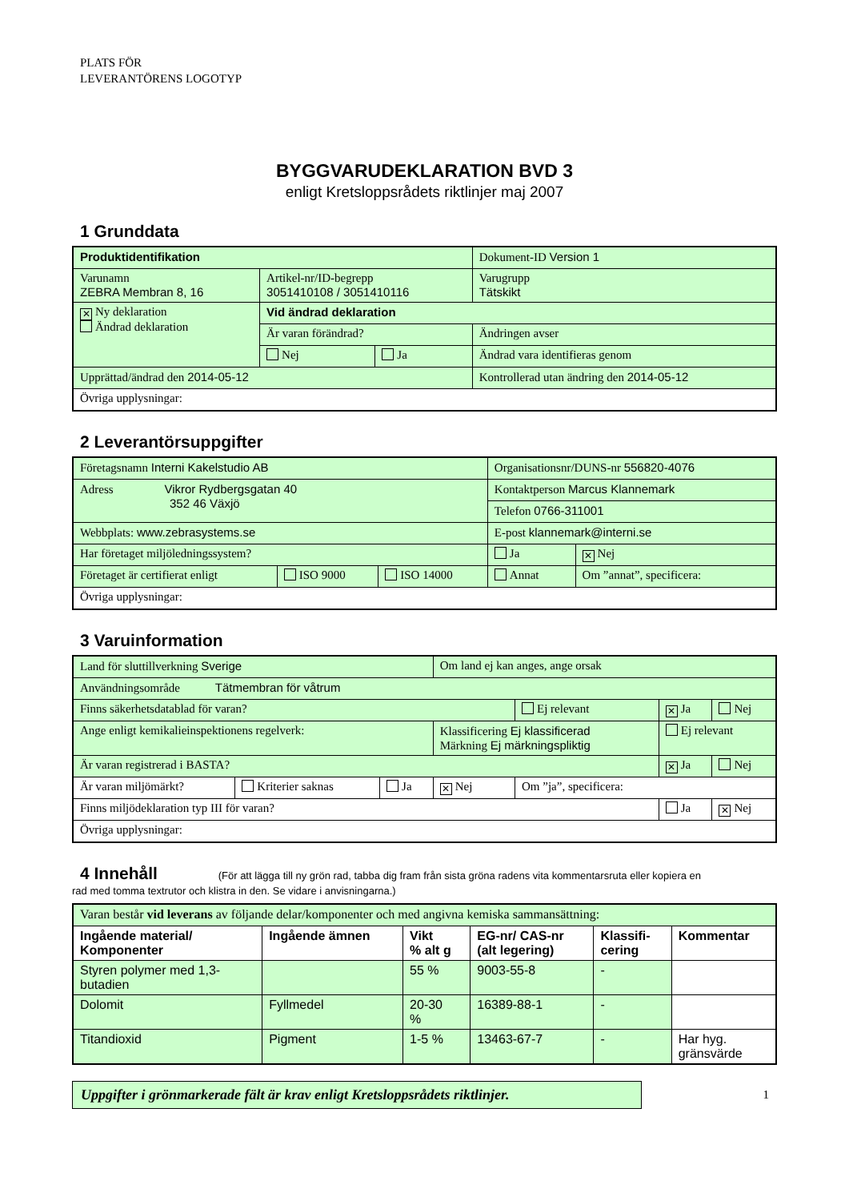PLATS FÖR
LEVERANTÖRENS LOGOTYP
BYGGVARUDEKLARATION BVD 3
enligt Kretsloppsrådets riktlinjer maj 2007
1 Grunddata
| Produktidentifikation | | | Dokument-ID Version 1 |
| Varunamn ZEBRA Membran 8, 16 | Artikel-nr/ID-begrepp 3051410108 / 3051410116 | | Varugrupp Tätskikt |
| ✕ Ny deklaration Ändrad deklaration | Vid ändrad deklaration | | |
| | Är varan förändrad? | | Ändringen avser |
| | Nej | Ja | Ändrad vara identifieras genom |
| Upprättad/ändrad den 2014-05-12 | | | Kontrollerad utan ändring den 2014-05-12 |
| Övriga upplysningar: | | | |
2 Leverantörsuppgifter
| Företagsnamn Interni Kakelstudio AB | | | Organisationsnr/DUNS-nr 556820-4076 | |
| Adress Vikror Rydbergsgatan 40 352 46 Växjö | | | Kontaktperson Marcus Klannemark | |
| | | | Telefon 0766-311001 | |
| Webbplats: www.zebrasystems.se | | | E-post klannemark@interni.se | |
| Har företaget miljöledningssystem? | | | Ja | ✕ Nej |
| Företaget är certifierat enligt | ISO 9000 | ISO 14000 | Annat | Om ”annat”, specificera: |
| Övriga upplysningar: | | | | |
3 Varuinformation
| Land för sluttillverkning Sverige | | | Om land ej kan anges, ange orsak | | | |
| Användningsområde Tätmembran för våtrum | | | | | | |
| Finns säkerhetsdatablad för varan? | | | | Ej relevant | ✕ Ja | Nej |
| Ange enligt kemikalieinspektionens regelverk: | | | Klassificering Ej klassificerad Märkning Ej märkningspliktig | | Ej relevant | |
| Är varan registrerad i BASTA? | | | | | ✕ Ja | Nej |
| Är varan miljömärkt? | Kriterier saknas | Ja | ✕ Nej | Om ”ja”, specificera: | | |
| Finns miljödeklaration typ III för varan? | | | | | Ja | ✕ Nej |
| Övriga upplysningar: | | | | | | |
4 Innehåll (För att lägga till ny grön rad, tabba dig fram från sista gröna radens vita kommentarsruta eller kopiera en
rad med tomma textrutor och klistra in den. Se vidare i anvisningarna.)
| Varan består vid leverans av följande delar/komponenter och med angivna kemiska sammansättning: | | | | | |
| Ingående material/ Komponenter | Ingående ämnen | Vikt % alt g | EG-nr/ CAS-nr (alt legering) | Klassifi- cering | Kommentar |
| Styren polymer med 1,3- butadien | | 55 % | 9003-55-8 | - | |
| Dolomit | Fyllmedel | 20-30 % | 16389-88-1 | - | |
| Titandioxid | Pigment | 1-5 % | 13463-67-7 | - | Har hyg. gränsvärde |
Uppgifter i grönmarkerade fält är krav enligt Kretsloppsrådets riktlinjer.
1